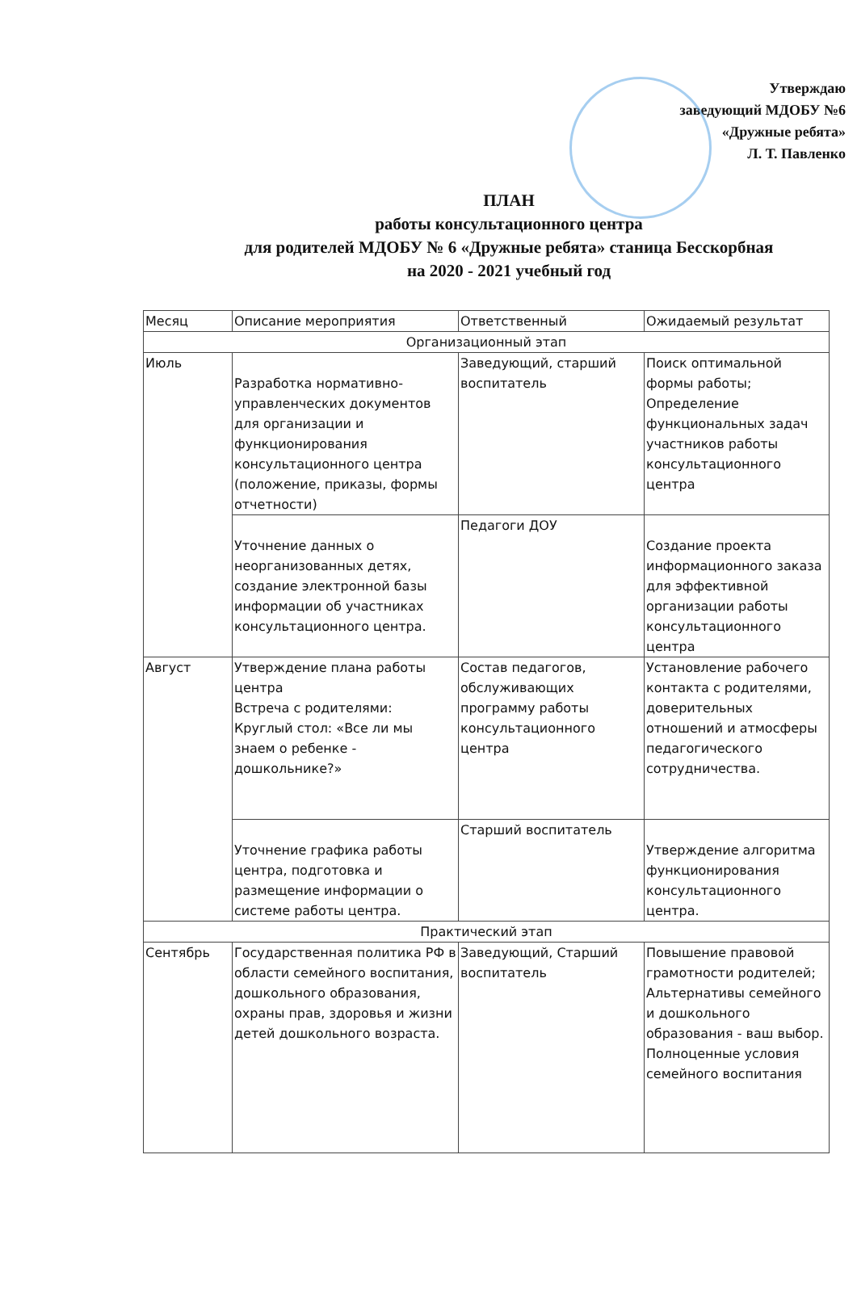Утверждаю
заведующий МДОБУ №6
«Дружные ребята»
Л. Т. Павленко
ПЛАН
работы консультационного центра
для родителей МДОБУ № 6 «Дружные ребята» станица Бесскорбная
на 2020 - 2021 учебный год
| Месяц | Описание мероприятия | Ответственный | Ожидаемый результат |
| --- | --- | --- | --- |
| Организационный этап | | | |
| Июль | Разработка нормативно-управленческих документов для организации и функционирования консультационного центра (положение, приказы, формы отчетности) | Заведующий, старший воспитатель | Поиск оптимальной формы работы; Определение функциональных задач участников работы консультационного центра |
| | Уточнение данных о неорганизованных детях, создание электронной базы информации об участниках консультационного центра. | Педагоги ДОУ | Создание проекта информационного заказа для эффективной организации работы консультационного центра |
| Август | Утверждение плана работы центра Встреча с родителями: Круглый стол: «Все ли мы знаем о ребенке - дошкольнике?» | Состав педагогов, обслуживающих программу работы консультационного центра | Установление рабочего контакта с родителями, доверительных отношений и атмосферы педагогического сотрудничества. |
| | Уточнение графика работы центра, подготовка и размещение информации о системе работы центра. | Старший воспитатель | Утверждение алгоритма функционирования консультационного центра. |
| Практический этап | | | |
| Сентябрь | Государственная политика РФ в области семейного воспитания, дошкольного образования, охраны прав, здоровья и жизни детей дошкольного возраста. | Заведующий, Старший воспитатель | Повышение правовой грамотности родителей; Альтернативы семейного и дошкольного образования - ваш выбор. Полноценные условия семейного воспитания |